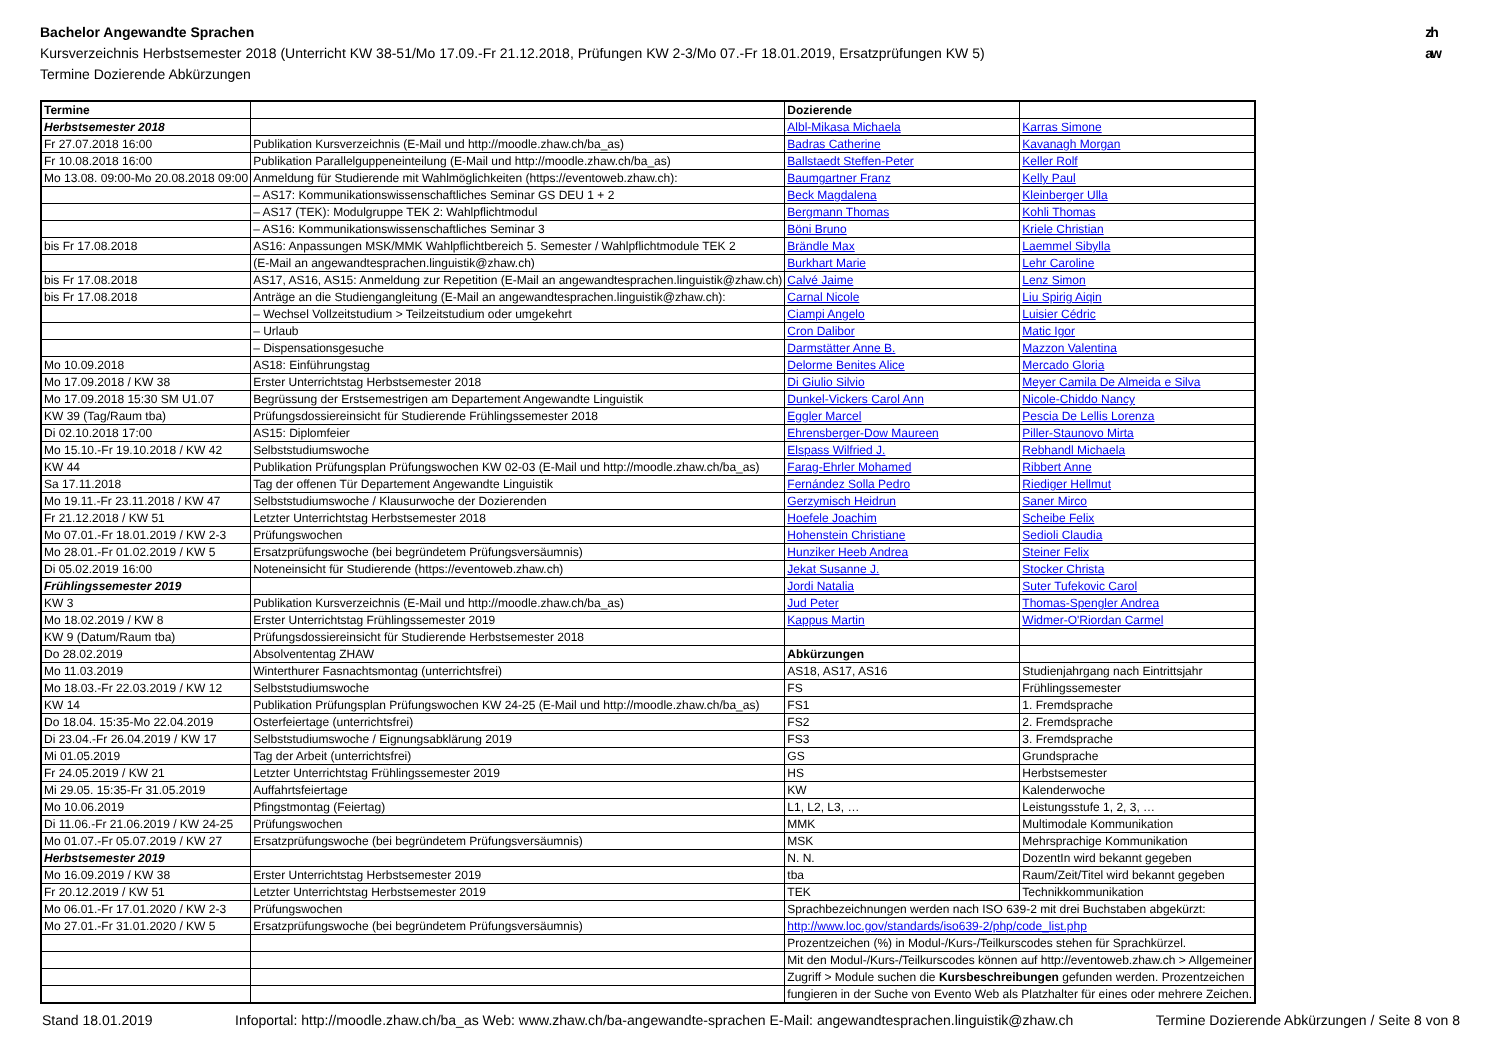Bachelor Angewandte Sprachen
Kursverzeichnis Herbstsemester 2018 (Unterricht KW 38-51/Mo 17.09.-Fr 21.12.2018, Prüfungen KW 2-3/Mo 07.-Fr 18.01.2019, Ersatzprüfungen KW 5)
Termine Dozierende Abkürzungen
zh
aw
| Termine | | Dozierende | |
| --- | --- | --- | --- |
| Herbstsemester 2018 | | Albl-Mikasa Michaela | Karras Simone |
| Fr 27.07.2018 16:00 | Publikation Kursverzeichnis (E-Mail und http://moodle.zhaw.ch/ba_as) | Badras Catherine | Kavanagh Morgan |
| Fr 10.08.2018 16:00 | Publikation Parallelguppeneinteilung (E-Mail und http://moodle.zhaw.ch/ba_as) | Ballstaedt Steffen-Peter | Keller Rolf |
| Mo 13.08. 09:00-Mo 20.08.2018 09:00 | Anmeldung für Studierende mit Wahlmöglichkeiten (https://eventoweb.zhaw.ch): | Baumgartner Franz | Kelly Paul |
| | – AS17: Kommunikationswissenschaftliches Seminar GS DEU 1 + 2 | Beck Magdalena | Kleinberger Ulla |
| | – AS17 (TEK): Modulgruppe TEK 2: Wahlpflichtmodul | Bergmann Thomas | Kohli Thomas |
| | – AS16: Kommunikationswissenschaftliches Seminar 3 | Böni Bruno | Kriele Christian |
| bis Fr 17.08.2018 | AS16: Anpassungen MSK/MMK Wahlpflichtbereich 5. Semester / Wahlpflichtmodule TEK 2 | Brändle Max | Laemmel Sibylla |
| | (E-Mail an angewandtesprachen.linguistik@zhaw.ch) | Burkhart Marie | Lehr Caroline |
| bis Fr 17.08.2018 | AS17, AS16, AS15: Anmeldung zur Repetition (E-Mail an angewandtesprachen.linguistik@zhaw.ch) | Calvé Jaime | Lenz Simon |
| bis Fr 17.08.2018 | Anträge an die Studiengangleitung (E-Mail an angewandtesprachen.linguistik@zhaw.ch): | Carnal Nicole | Liu Spirig Aiqin |
| | – Wechsel Vollzeitstudium > Teilzeitstudium oder umgekehrt | Ciampi Angelo | Luisier Cédric |
| | – Urlaub | Cron Dalibor | Matic Igor |
| | – Dispensationsgesuche | Darmstätter Anne B. | Mazzon Valentina |
| Mo 10.09.2018 | AS18: Einführungstag | Delorme Benites Alice | Mercado Gloria |
| Mo 17.09.2018 / KW 38 | Erster Unterrichtstag Herbstsemester 2018 | Di Giulio Silvio | Meyer Camila De Almeida e Silva |
| Mo 17.09.2018 15:30 SM U1.07 | Begrüssung der Erstsemestrigen am Departement Angewandte Linguistik | Dunkel-Vickers Carol Ann | Nicole-Chiddo Nancy |
| KW 39 (Tag/Raum tba) | Prüfungsdossiereinsicht für Studierende Frühlingssemester 2018 | Eggler Marcel | Pescia De Lellis Lorenza |
| Di 02.10.2018 17:00 | AS15: Diplomfeier | Ehrensberger-Dow Maureen | Piller-Staunovo Mirta |
| Mo 15.10.-Fr 19.10.2018 / KW 42 | Selbststudiumswoche | Elspass Wilfried J. | Rebhandl Michaela |
| KW 44 | Publikation Prüfungsplan Prüfungswochen KW 02-03 (E-Mail und http://moodle.zhaw.ch/ba_as) | Farag-Ehrler Mohamed | Ribbert Anne |
| Sa 17.11.2018 | Tag der offenen Tür Departement Angewandte Linguistik | Fernández Solla Pedro | Riediger Hellmut |
| Mo 19.11.-Fr 23.11.2018 / KW 47 | Selbststudiumswoche / Klausurwoche der Dozierenden | Gerzymisch Heidrun | Saner Mirco |
| Fr 21.12.2018 / KW 51 | Letzter Unterrichtstag Herbstsemester 2018 | Hoefele Joachim | Scheibe Felix |
| Mo 07.01.-Fr 18.01.2019 / KW 2-3 | Prüfungswochen | Hohenstein Christiane | Sedioli Claudia |
| Mo 28.01.-Fr 01.02.2019 / KW 5 | Ersatzprüfungswoche (bei begründetem Prüfungsversäumnis) | Hunziker Heeb Andrea | Steiner Felix |
| Di 05.02.2019 16:00 | Noteneinsicht für Studierende (https://eventoweb.zhaw.ch) | Jekat Susanne J. | Stocker Christa |
| Frühlingssemester 2019 | | Jordi Natalia | Suter Tufekovic Carol |
| KW 3 | Publikation Kursverzeichnis (E-Mail und http://moodle.zhaw.ch/ba_as) | Jud Peter | Thomas-Spengler Andrea |
| Mo 18.02.2019 / KW 8 | Erster Unterrichtstag Frühlingssemester 2019 | Kappus Martin | Widmer-O'Riordan Carmel |
| KW 9 (Datum/Raum tba) | Prüfungsdossiereinsicht für Studierende Herbstsemester 2018 | | |
| Do 28.02.2019 | Absolvententag ZHAW | Abkürzungen | |
| Mo 11.03.2019 | Winterthurer Fasnachtsmontag (unterrichtsfrei) | AS18, AS17, AS16 | Studienjahrgang nach Eintrittsjahr |
| Mo 18.03.-Fr 22.03.2019 / KW 12 | Selbststudiumswoche | FS | Frühlingssemester |
| KW 14 | Publikation Prüfungsplan Prüfungswochen KW 24-25 (E-Mail und http://moodle.zhaw.ch/ba_as) | FS1 | 1. Fremdsprache |
| Do 18.04. 15:35-Mo 22.04.2019 | Osterfeiertage (unterrichtsfrei) | FS2 | 2. Fremdsprache |
| Di 23.04.-Fr 26.04.2019 / KW 17 | Selbststudiumswoche / Eignungsabklärung 2019 | FS3 | 3. Fremdsprache |
| Mi 01.05.2019 | Tag der Arbeit (unterrichtsfrei) | GS | Grundsprache |
| Fr 24.05.2019 / KW 21 | Letzter Unterrichtstag Frühlingssemester 2019 | HS | Herbstsemester |
| Mi 29.05. 15:35-Fr 31.05.2019 | Auffahrtsfeiertage | KW | Kalenderwoche |
| Mo 10.06.2019 | Pfingstmontag (Feiertag) | L1, L2, L3, … | Leistungsstufe 1, 2, 3, … |
| Di 11.06.-Fr 21.06.2019 / KW 24-25 | Prüfungswochen | MMK | Multimodale Kommunikation |
| Mo 01.07.-Fr 05.07.2019 / KW 27 | Ersatzprüfungswoche (bei begründetem Prüfungsversäumnis) | MSK | Mehrsprachige Kommunikation |
| Herbstsemester 2019 | | N. N. | DozentIn wird bekannt gegeben |
| Mo 16.09.2019 / KW 38 | Erster Unterrichtstag Herbstsemester 2019 | tba | Raum/Zeit/Titel wird bekannt gegeben |
| Fr 20.12.2019 / KW 51 | Letzter Unterrichtstag Herbstsemester 2019 | TEK | Technikkommunikation |
| Mo 06.01.-Fr 17.01.2020 / KW 2-3 | Prüfungswochen | Sprachbezeichnungen werden nach ISO 639-2 mit drei Buchstaben abgekürzt: | |
| Mo 27.01.-Fr 31.01.2020 / KW 5 | Ersatzprüfungswoche (bei begründetem Prüfungsversäumnis) | http://www.loc.gov/standards/iso639-2/php/code_list.php | |
| | | Prozentzeichen (%) in Modul-/Kurs-/Teilkurscodes stehen für Sprachkürzel. | |
| | | Mit den Modul-/Kurs-/Teilkurscodes können auf http://eventoweb.zhaw.ch > Allgemeiner | |
| | | Zugriff > Module suchen die Kursbeschreibungen gefunden werden. Prozentzeichen | |
| | | fungieren in der Suche von Evento Web als Platzhalter für eines oder mehrere Zeichen. | |
Stand 18.01.2019 Infoportal: http://moodle.zhaw.ch/ba_as Web: www.zhaw.ch/ba-angewandte-sprachen E-Mail: angewandtesprachen.linguistik@zhaw.ch Termine Dozierende Abkürzungen / Seite 8 von 8